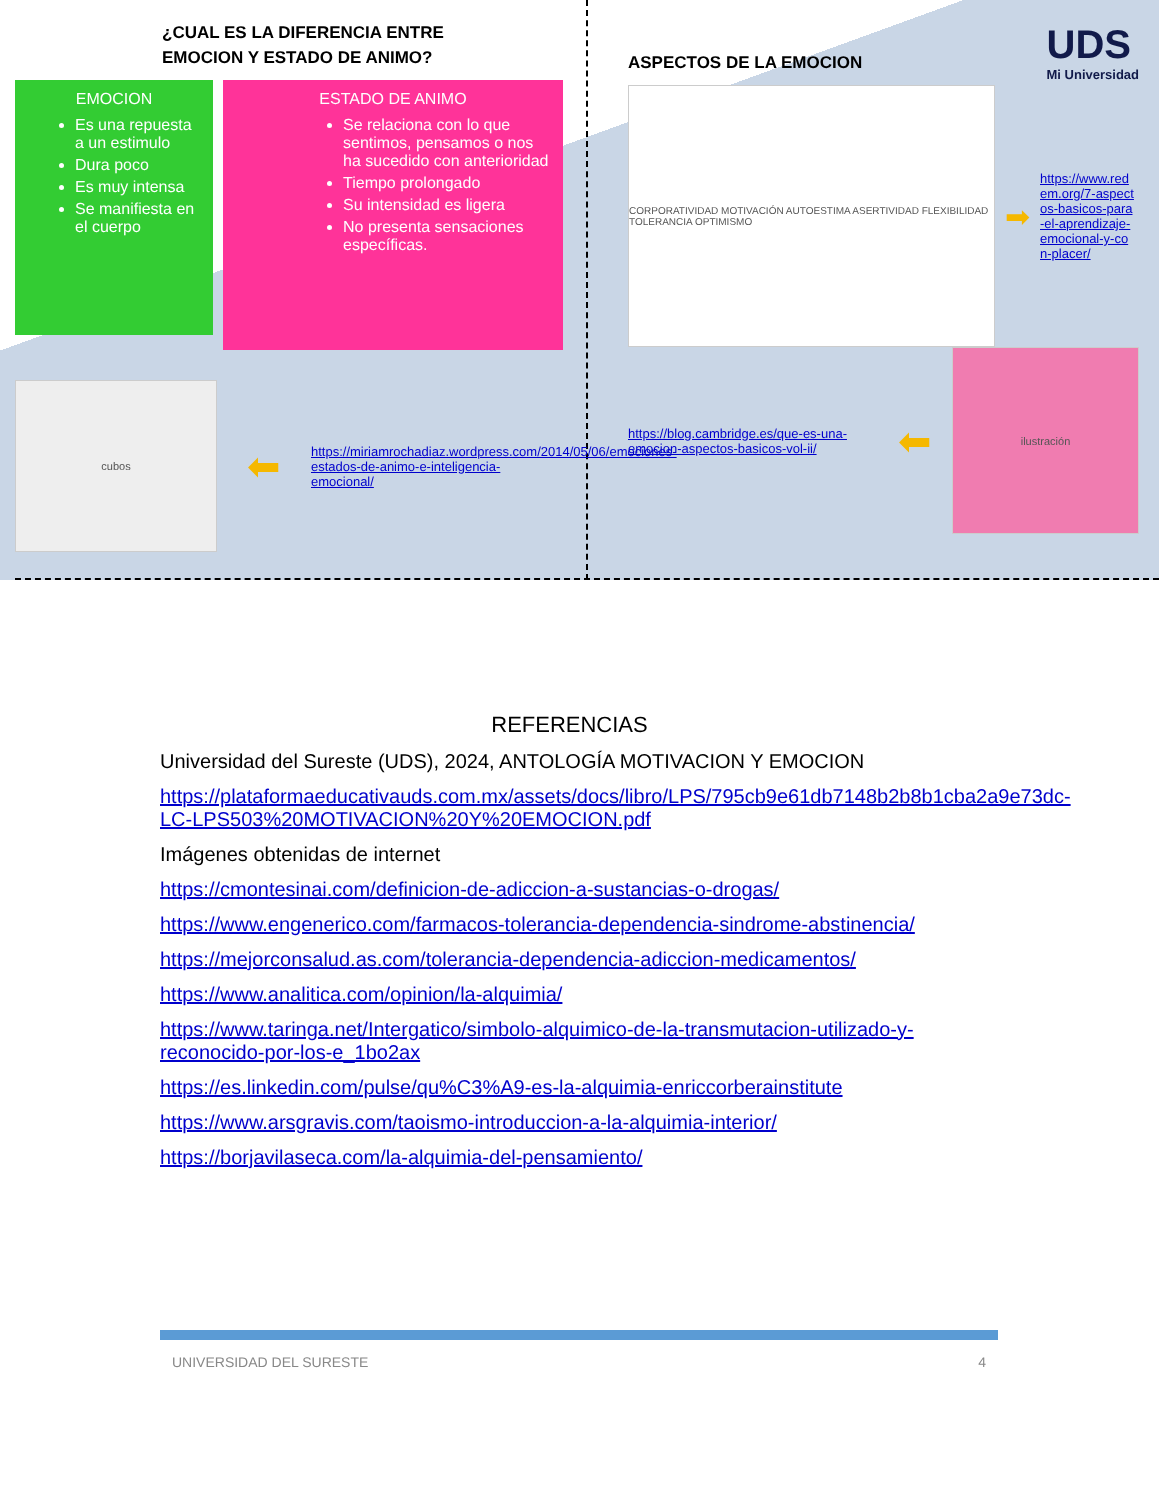¿CUAL ES LA DIFERENCIA ENTRE
EMOCION Y ESTADO DE ANIMO?
EMOCION
Es una repuesta a un estimulo
Dura poco
Es muy intensa
Se manifiesta en el cuerpo
ESTADO DE ANIMO
Se relaciona con lo que sentimos, pensamos o nos ha sucedido con anterioridad
Tiempo prolongado
Su intensidad es ligera
No presenta sensaciones específicas.
cubos
⬅ https://miriamrochadiaz.wordpress.com/2014/05/06/emociones-estados-de-animo-e-inteligencia-emocional/
ASPECTOS DE LA EMOCION
UDS
Mi Universidad
CORPORATIVIDAD MOTIVACIÓN AUTOESTIMA ASERTIVIDAD FLEXIBILIDAD TOLERANCIA OPTIMISMO
➡ https://www.redem.org/7-aspectos-basicos-para-el-aprendizaje-emocional-y-con-placer/
https://blog.cambridge.es/que-es-una-emocion-aspectos-basicos-vol-ii/ ⬅
ilustración
REFERENCIAS
Universidad del Sureste (UDS), 2024, ANTOLOGÍA MOTIVACION Y EMOCION
https://plataformaeducativauds.com.mx/assets/docs/libro/LPS/795cb9e61db7148b2b8b1cba2a9e73dc-LC-LPS503%20MOTIVACION%20Y%20EMOCION.pdf
Imágenes obtenidas de internet
https://cmontesinai.com/definicion-de-adiccion-a-sustancias-o-drogas/
https://www.engenerico.com/farmacos-tolerancia-dependencia-sindrome-abstinencia/
https://mejorconsalud.as.com/tolerancia-dependencia-adiccion-medicamentos/
https://www.analitica.com/opinion/la-alquimia/
https://www.taringa.net/Intergatico/simbolo-alquimico-de-la-transmutacion-utilizado-y-reconocido-por-los-e_1bo2ax
https://es.linkedin.com/pulse/qu%C3%A9-es-la-alquimia-enriccorberainstitute
https://www.arsgravis.com/taoismo-introduccion-a-la-alquimia-interior/
https://borjavilaseca.com/la-alquimia-del-pensamiento/
UNIVERSIDAD DEL SURESTE 4